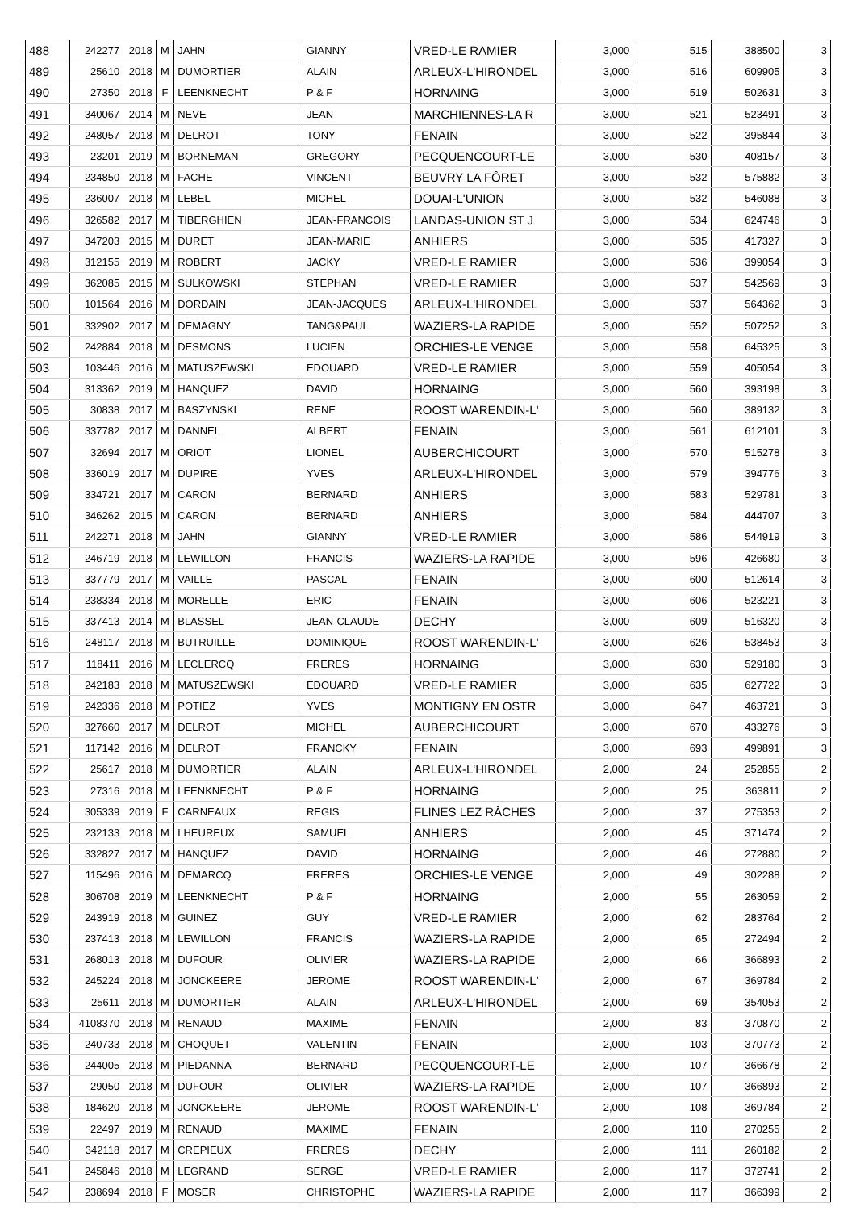| 488 | 242277 | 2018 | M | JAHN | GIANNY | VRED-LE RAMIER | 3,000 | 515 | 388500 | 3 |
| 489 | 25610 | 2018 | M | DUMORTIER | ALAIN | ARLEUX-L'HIRONDEL | 3,000 | 516 | 609905 | 3 |
| 490 | 27350 | 2018 | F | LEENKNECHT | P & F | HORNAING | 3,000 | 519 | 502631 | 3 |
| 491 | 340067 | 2014 | M | NEVE | JEAN | MARCHIENNES-LA R | 3,000 | 521 | 523491 | 3 |
| 492 | 248057 | 2018 | M | DELROT | TONY | FENAIN | 3,000 | 522 | 395844 | 3 |
| 493 | 23201 | 2019 | M | BORNEMAN | GREGORY | PECQUENCOURT-LE | 3,000 | 530 | 408157 | 3 |
| 494 | 234850 | 2018 | M | FACHE | VINCENT | BEUVRY LA FÔRET | 3,000 | 532 | 575882 | 3 |
| 495 | 236007 | 2018 | M | LEBEL | MICHEL | DOUAI-L'UNION | 3,000 | 532 | 546088 | 3 |
| 496 | 326582 | 2017 | M | TIBERGHIEN | JEAN-FRANCOIS | LANDAS-UNION ST J | 3,000 | 534 | 624746 | 3 |
| 497 | 347203 | 2015 | M | DURET | JEAN-MARIE | ANHIERS | 3,000 | 535 | 417327 | 3 |
| 498 | 312155 | 2019 | M | ROBERT | JACKY | VRED-LE RAMIER | 3,000 | 536 | 399054 | 3 |
| 499 | 362085 | 2015 | M | SULKOWSKI | STEPHAN | VRED-LE RAMIER | 3,000 | 537 | 542569 | 3 |
| 500 | 101564 | 2016 | M | DORDAIN | JEAN-JACQUES | ARLEUX-L'HIRONDEL | 3,000 | 537 | 564362 | 3 |
| 501 | 332902 | 2017 | M | DEMAGNY | TANG&PAUL | WAZIERS-LA RAPIDE | 3,000 | 552 | 507252 | 3 |
| 502 | 242884 | 2018 | M | DESMONS | LUCIEN | ORCHIES-LE VENGE | 3,000 | 558 | 645325 | 3 |
| 503 | 103446 | 2016 | M | MATUSZEWSKI | EDOUARD | VRED-LE RAMIER | 3,000 | 559 | 405054 | 3 |
| 504 | 313362 | 2019 | M | HANQUEZ | DAVID | HORNAING | 3,000 | 560 | 393198 | 3 |
| 505 | 30838 | 2017 | M | BASZYNSKI | RENE | ROOST WARENDIN-L' | 3,000 | 560 | 389132 | 3 |
| 506 | 337782 | 2017 | M | DANNEL | ALBERT | FENAIN | 3,000 | 561 | 612101 | 3 |
| 507 | 32694 | 2017 | M | ORIOT | LIONEL | AUBERCHICOURT | 3,000 | 570 | 515278 | 3 |
| 508 | 336019 | 2017 | M | DUPIRE | YVES | ARLEUX-L'HIRONDEL | 3,000 | 579 | 394776 | 3 |
| 509 | 334721 | 2017 | M | CARON | BERNARD | ANHIERS | 3,000 | 583 | 529781 | 3 |
| 510 | 346262 | 2015 | M | CARON | BERNARD | ANHIERS | 3,000 | 584 | 444707 | 3 |
| 511 | 242271 | 2018 | M | JAHN | GIANNY | VRED-LE RAMIER | 3,000 | 586 | 544919 | 3 |
| 512 | 246719 | 2018 | M | LEWILLON | FRANCIS | WAZIERS-LA RAPIDE | 3,000 | 596 | 426680 | 3 |
| 513 | 337779 | 2017 | M | VAILLE | PASCAL | FENAIN | 3,000 | 600 | 512614 | 3 |
| 514 | 238334 | 2018 | M | MORELLE | ERIC | FENAIN | 3,000 | 606 | 523221 | 3 |
| 515 | 337413 | 2014 | M | BLASSEL | JEAN-CLAUDE | DECHY | 3,000 | 609 | 516320 | 3 |
| 516 | 248117 | 2018 | M | BUTRUILLE | DOMINIQUE | ROOST WARENDIN-L' | 3,000 | 626 | 538453 | 3 |
| 517 | 118411 | 2016 | M | LECLERCQ | FRERES | HORNAING | 3,000 | 630 | 529180 | 3 |
| 518 | 242183 | 2018 | M | MATUSZEWSKI | EDOUARD | VRED-LE RAMIER | 3,000 | 635 | 627722 | 3 |
| 519 | 242336 | 2018 | M | POTIEZ | YVES | MONTIGNY EN OSTR | 3,000 | 647 | 463721 | 3 |
| 520 | 327660 | 2017 | M | DELROT | MICHEL | AUBERCHICOURT | 3,000 | 670 | 433276 | 3 |
| 521 | 117142 | 2016 | M | DELROT | FRANCKY | FENAIN | 3,000 | 693 | 499891 | 3 |
| 522 | 25617 | 2018 | M | DUMORTIER | ALAIN | ARLEUX-L'HIRONDEL | 2,000 | 24 | 252855 | 2 |
| 523 | 27316 | 2018 | M | LEENKNECHT | P & F | HORNAING | 2,000 | 25 | 363811 | 2 |
| 524 | 305339 | 2019 | F | CARNEAUX | REGIS | FLINES LEZ RÂCHES | 2,000 | 37 | 275353 | 2 |
| 525 | 232133 | 2018 | M | LHEUREUX | SAMUEL | ANHIERS | 2,000 | 45 | 371474 | 2 |
| 526 | 332827 | 2017 | M | HANQUEZ | DAVID | HORNAING | 2,000 | 46 | 272880 | 2 |
| 527 | 115496 | 2016 | M | DEMARCQ | FRERES | ORCHIES-LE VENGE | 2,000 | 49 | 302288 | 2 |
| 528 | 306708 | 2019 | M | LEENKNECHT | P & F | HORNAING | 2,000 | 55 | 263059 | 2 |
| 529 | 243919 | 2018 | M | GUINEZ | GUY | VRED-LE RAMIER | 2,000 | 62 | 283764 | 2 |
| 530 | 237413 | 2018 | M | LEWILLON | FRANCIS | WAZIERS-LA RAPIDE | 2,000 | 65 | 272494 | 2 |
| 531 | 268013 | 2018 | M | DUFOUR | OLIVIER | WAZIERS-LA RAPIDE | 2,000 | 66 | 366893 | 2 |
| 532 | 245224 | 2018 | M | JONCKEERE | JEROME | ROOST WARENDIN-L' | 2,000 | 67 | 369784 | 2 |
| 533 | 25611 | 2018 | M | DUMORTIER | ALAIN | ARLEUX-L'HIRONDEL | 2,000 | 69 | 354053 | 2 |
| 534 | 4108370 | 2018 | M | RENAUD | MAXIME | FENAIN | 2,000 | 83 | 370870 | 2 |
| 535 | 240733 | 2018 | M | CHOQUET | VALENTIN | FENAIN | 2,000 | 103 | 370773 | 2 |
| 536 | 244005 | 2018 | M | PIEDANNA | BERNARD | PECQUENCOURT-LE | 2,000 | 107 | 366678 | 2 |
| 537 | 29050 | 2018 | M | DUFOUR | OLIVIER | WAZIERS-LA RAPIDE | 2,000 | 107 | 366893 | 2 |
| 538 | 184620 | 2018 | M | JONCKEERE | JEROME | ROOST WARENDIN-L' | 2,000 | 108 | 369784 | 2 |
| 539 | 22497 | 2019 | M | RENAUD | MAXIME | FENAIN | 2,000 | 110 | 270255 | 2 |
| 540 | 342118 | 2017 | M | CREPIEUX | FRERES | DECHY | 2,000 | 111 | 260182 | 2 |
| 541 | 245846 | 2018 | M | LEGRAND | SERGE | VRED-LE RAMIER | 2,000 | 117 | 372741 | 2 |
| 542 | 238694 | 2018 | F | MOSER | CHRISTOPHE | WAZIERS-LA RAPIDE | 2,000 | 117 | 366399 | 2 |